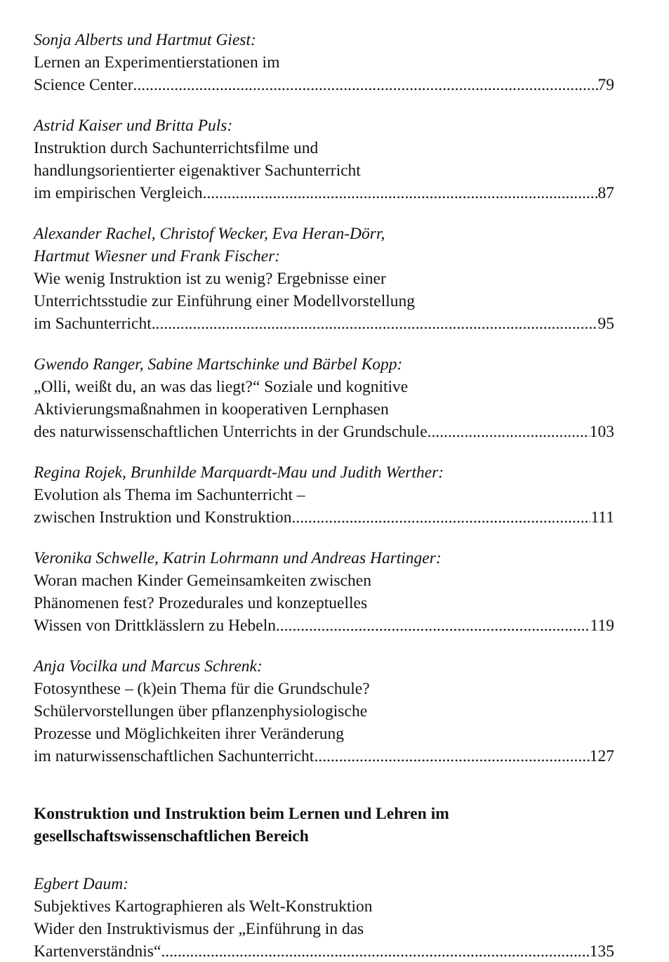Sonja Alberts und Hartmut Giest:
Lernen an Experimentierstationen im
Science Center 79
Astrid Kaiser und Britta Puls:
Instruktion durch Sachunterrichtsfilme und
handlungsorientierter eigenaktiver Sachunterricht
im empirischen Vergleich 87
Alexander Rachel, Christof Wecker, Eva Heran-Dörr,
Hartmut Wiesner und Frank Fischer:
Wie wenig Instruktion ist zu wenig? Ergebnisse einer
Unterrichtsstudie zur Einführung einer Modellvorstellung
im Sachunterricht 95
Gwendo Ranger, Sabine Martschinke und Bärbel Kopp:
„Olli, weißt du, an was das liegt?“ Soziale und kognitive
Aktivierungsmaßnahmen in kooperativen Lernphasen
des naturwissenschaftlichen Unterrichts in der Grundschule 103
Regina Rojek, Brunhilde Marquardt-Mau und Judith Werther:
Evolution als Thema im Sachunterricht –
zwischen Instruktion und Konstruktion 111
Veronika Schwelle, Katrin Lohrmann und Andreas Hartinger:
Woran machen Kinder Gemeinsamkeiten zwischen
Phänomenen fest? Prozedurales und konzeptuelles
Wissen von Drittklässlern zu Hebeln 119
Anja Vocilka und Marcus Schrenk:
Fotosynthese – (k)ein Thema für die Grundschule?
Schülervorstellungen über pflanzenphysiologische
Prozesse und Möglichkeiten ihrer Veränderung
im naturwissenschaftlichen Sachunterricht 127
Konstruktion und Instruktion beim Lernen und Lehren im
gesellschaftswissenschaftlichen Bereich
Egbert Daum:
Subjektives Kartographieren als Welt-Konstruktion
Wider den Instruktivismus der „Einführung in das
Kartenverständnis“ 135